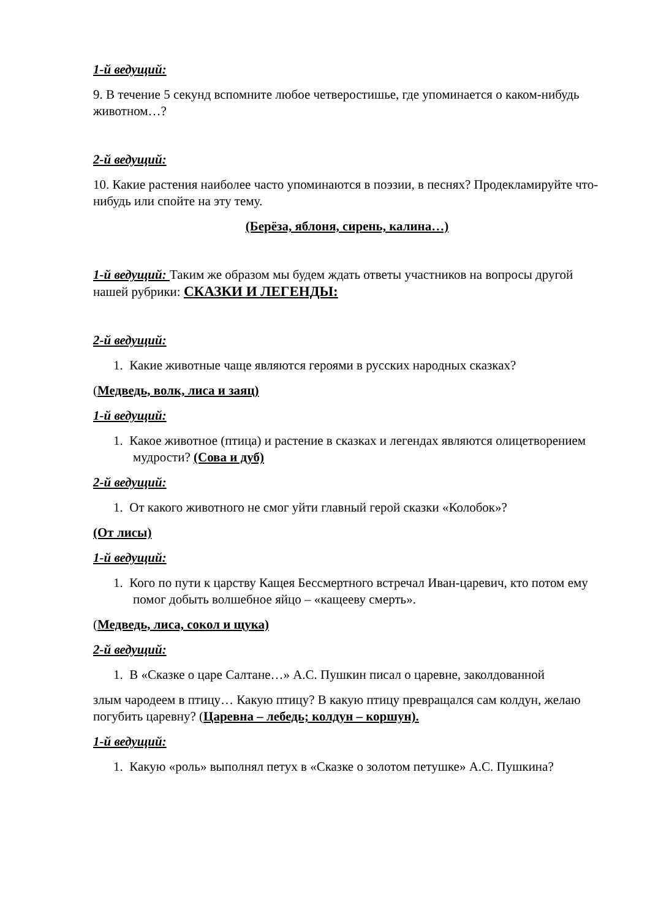1-й ведущий:
9. В течение 5 секунд вспомните любое четверостишье, где упоминается о каком-нибудь животном…?
2-й ведущий:
10. Какие растения наиболее часто упоминаются в поэзии, в песнях? Продекламируйте что-нибудь или спойте на эту тему.
(Берёза, яблоня, сирень, калина…)
1-й ведущий: Таким же образом мы будем ждать ответы участников на вопросы другой нашей рубрики: СКАЗКИ И ЛЕГЕНДЫ:
2-й ведущий:
1. Какие животные чаще являются героями в русских народных сказках?
(Медведь, волк, лиса и заяц)
1-й ведущий:
1. Какое животное (птица) и растение в сказках и легендах являются олицетворением мудрости? (Сова и дуб)
2-й ведущий:
1. От какого животного не смог уйти главный герой сказки «Колобок»?
(От лисы)
1-й ведущий:
1. Кого по пути к царству Кащея Бессмертного встречал Иван-царевич, кто потом ему помог добыть волшебное яйцо – «кащееву смерть».
(Медведь, лиса, сокол и щука)
2-й ведущий:
1. В «Сказке о царе Салтане…» А.С. Пушкин писал о царевне, заколдованной
злым чародеем в птицу… Какую птицу? В какую птицу превращался сам колдун, желаю погубить царевну? (Царевна – лебедь; колдун – коршун).
1-й ведущий:
1. Какую «роль» выполнял петух в «Сказке о золотом петушке» А.С. Пушкина?